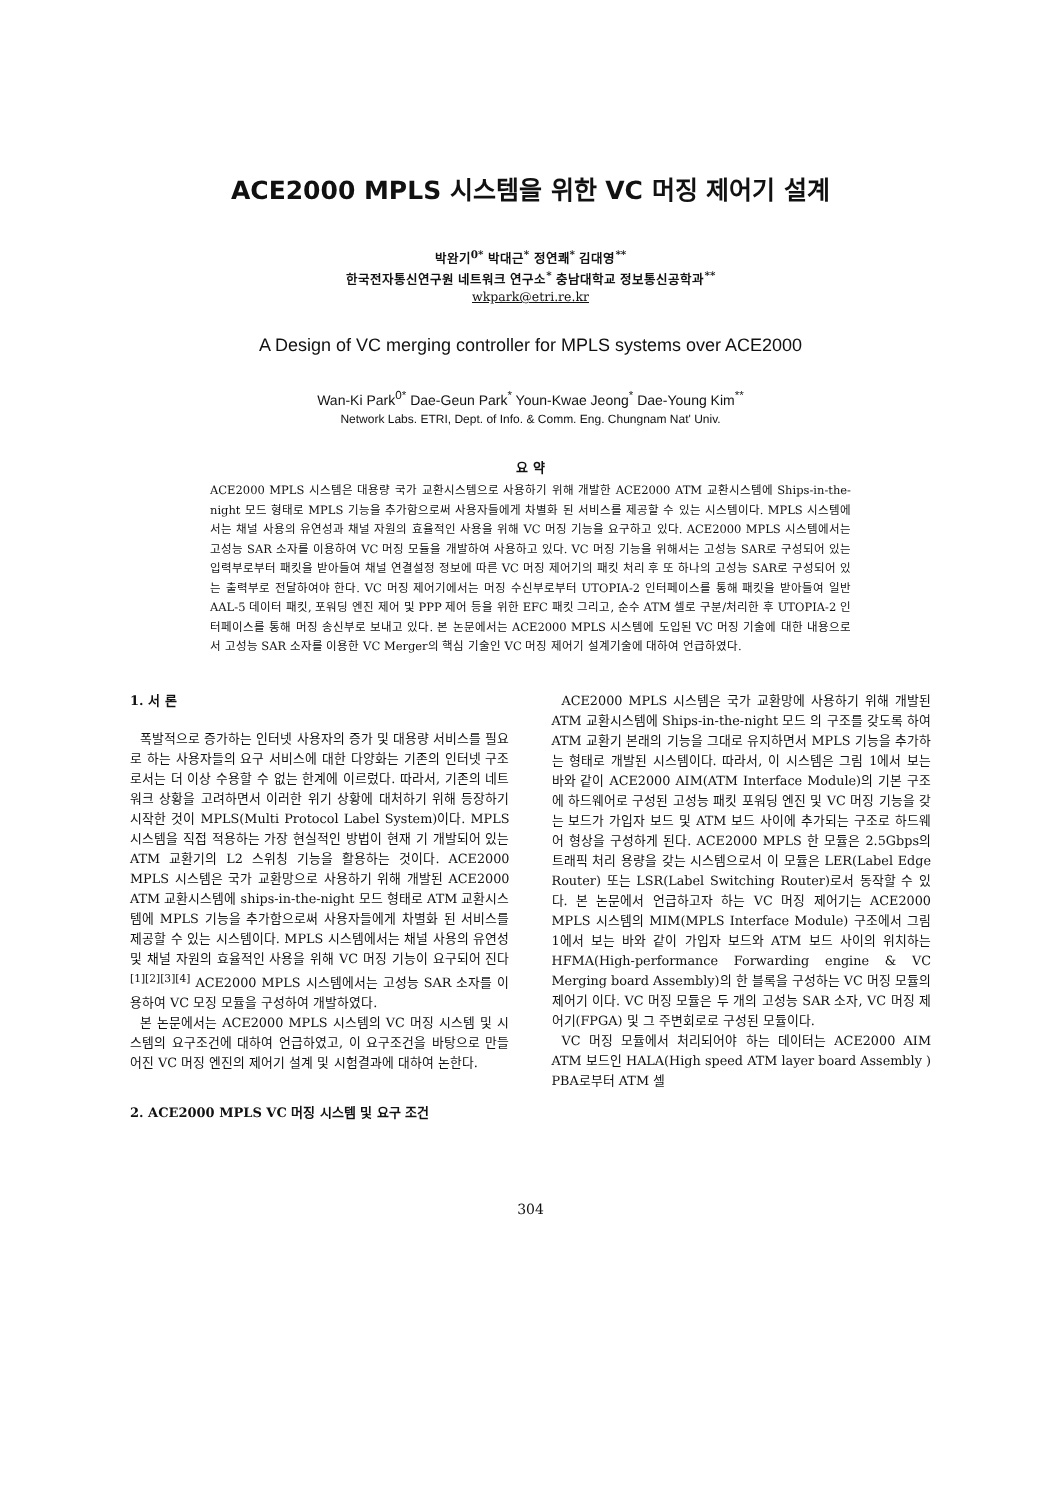ACE2000 MPLS 시스템을 위한 VC 머징 제어기 설계
박완기<sup>0*</sup> 박대근<sup>*</sup> 정연쾌<sup>*</sup> 김대영<sup>**</sup>
한국전자통신연구원 네트워크 연구소<sup>*</sup> 충남대학교 정보통신공학과<sup>**</sup>
wkpark@etri.re.kr
A Design of VC merging controller for MPLS systems over ACE2000
Wan-Ki Park<sup>0*</sup> Dae-Geun Park<sup>*</sup> Youn-Kwae Jeong<sup>*</sup> Dae-Young Kim<sup>**</sup>
Network Labs. ETRI, Dept. of Info. & Comm. Eng. Chungnam Nat' Univ.
요 약
ACE2000 MPLS 시스템은 대용량 국가 교환시스템으로 사용하기 위해 개발한 ACE2000 ATM 교환시스템에 Ships-in-the-night 모드 형태로 MPLS 기능을 추가함으로써 사용자들에게 차별화 된 서비스를 제공할 수 있는 시스템이다. MPLS 시스템에서는 채널 사용의 유연성과 채널 자원의 효율적인 사용을 위해 VC 머징 기능을 요구하고 있다. ACE2000 MPLS 시스템에서는 고성능 SAR 소자를 이용하여 VC 머징 모듈을 개발하여 사용하고 있다. VC 머징 기능을 위해서는 고성능 SAR로 구성되어 있는 입력부로부터 패킷을 받아들여 채널 연결설정 정보에 따른 VC 머징 제어기의 패킷 처리 후 또 하나의 고성능 SAR로 구성되어 있는 출력부로 전달하여야 한다. VC 머징 제어기에서는 머징 수신부로부터 UTOPIA-2 인터페이스를 통해 패킷을 받아들여 일반 AAL-5 데이터 패킷, 포워딩 엔진 제어 및 PPP 제어 등을 위한 EFC 패킷 그리고, 순수 ATM 셀로 구분/처리한 후 UTOPIA-2 인터페이스를 통해 머징 송신부로 보내고 있다. 본 논문에서는 ACE2000 MPLS 시스템에 도입된 VC 머징 기술에 대한 내용으로서 고성능 SAR 소자를 이용한 VC Merger의 핵심 기술인 VC 머징 제어기 설계기술에 대하여 언급하였다.
1. 서 론
폭발적으로 증가하는 인터넷 사용자의 증가 및 대용량 서비스를 필요로 하는 사용자들의 요구 서비스에 대한 다양화는 기존의 인터넷 구조로서는 더 이상 수용할 수 없는 한계에 이르렀다. 따라서, 기존의 네트워크 상황을 고려하면서 이러한 위기 상황에 대처하기 위해 등장하기 시작한 것이 MPLS(Multi Protocol Label System)이다. MPLS 시스템을 직접 적용하는 가장 현실적인 방법이 현재 기 개발되어 있는 ATM 교환기의 L2 스위칭 기능을 활용하는 것이다. ACE2000 MPLS 시스템은 국가 교환망으로 사용하기 위해 개발된 ACE2000 ATM 교환시스템에 ships-in-the-night 모드 형태로 ATM 교환시스템에 MPLS 기능을 추가함으로써 사용자들에게 차별화 된 서비스를 제공할 수 있는 시스템이다. MPLS 시스템에서는 채널 사용의 유연성 및 채널 자원의 효율적인 사용을 위해 VC 머징 기능이 요구되어 진다<sup>[1][2][3][4]</sup> ACE2000 MPLS 시스템에서는 고성능 SAR 소자를 이용하여 VC 모징 모듈을 구성하여 개발하였다.
본 논문에서는 ACE2000 MPLS 시스템의 VC 머징 시스템 및 시스템의 요구조건에 대하여 언급하였고, 이 요구조건을 바탕으로 만들어진 VC 머징 엔진의 제어기 설계 및 시험결과에 대하여 논한다.
2. ACE2000 MPLS VC 머징 시스템 및 요구 조건
ACE2000 MPLS 시스템은 국가 교환망에 사용하기 위해 개발된 ATM 교환시스템에 Ships-in-the-night 모드 의 구조를 갖도록 하여 ATM 교환기 본래의 기능을 그대로 유지하면서 MPLS 기능을 추가하는 형태로 개발된 시스템이다. 따라서, 이 시스템은 그림 1에서 보는 바와 같이 ACE2000 AIM(ATM Interface Module)의 기본 구조에 하드웨어로 구성된 고성능 패킷 포워딩 엔진 및 VC 머징 기능을 갖는 보드가 가입자 보드 및 ATM 보드 사이에 추가되는 구조로 하드웨어 형상을 구성하게 된다. ACE2000 MPLS 한 모듈은 2.5Gbps의 트래픽 처리 용량을 갖는 시스템으로서 이 모듈은 LER(Label Edge Router) 또는 LSR(Label Switching Router)로서 동작할 수 있다. 본 논문에서 언급하고자 하는 VC 머징 제어기는 ACE2000 MPLS 시스템의 MIM(MPLS Interface Module) 구조에서 그림 1에서 보는 바와 같이 가입자 보드와 ATM 보드 사이의 위치하는 HFMA(High-performance Forwarding engine & VC Merging board Assembly)의 한 블록을 구성하는 VC 머징 모듈의 제어기 이다. VC 머징 모듈은 두 개의 고성능 SAR 소자, VC 머징 제어기(FPGA) 및 그 주변회로로 구성된 모듈이다.
VC 머징 모듈에서 처리되어야 하는 데이터는 ACE2000 AIM ATM 보드인 HALA(High speed ATM layer board Assembly ) PBA로부터 ATM 셀
304